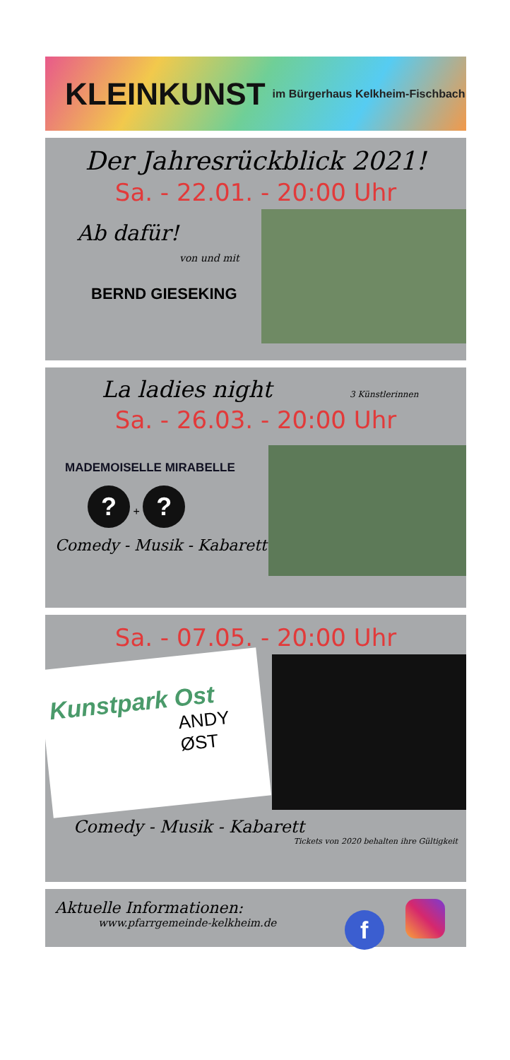KLEINKUNST
im Bürgerhaus Kelkheim-Fischbach
Der Jahresrückblick 2021!
Sa. - 22.01. - 20:00 Uhr
Ab dafür!
von und mit
BERND GIESEKING
La ladies night 3 Künstlerinnen
Sa. - 26.03. - 20:00 Uhr
MADEMOISELLE MIRABELLE
? + ?
Comedy - Musik - Kabarett
Sa. - 07.05. - 20:00 Uhr
Kunstpark Ost
ANDY ØST
Comedy - Musik - Kabarett
Tickets von 2020 behalten ihre Gültigkeit
f
Aktuelle Informationen:
www.pfarrgemeinde-kelkheim.de